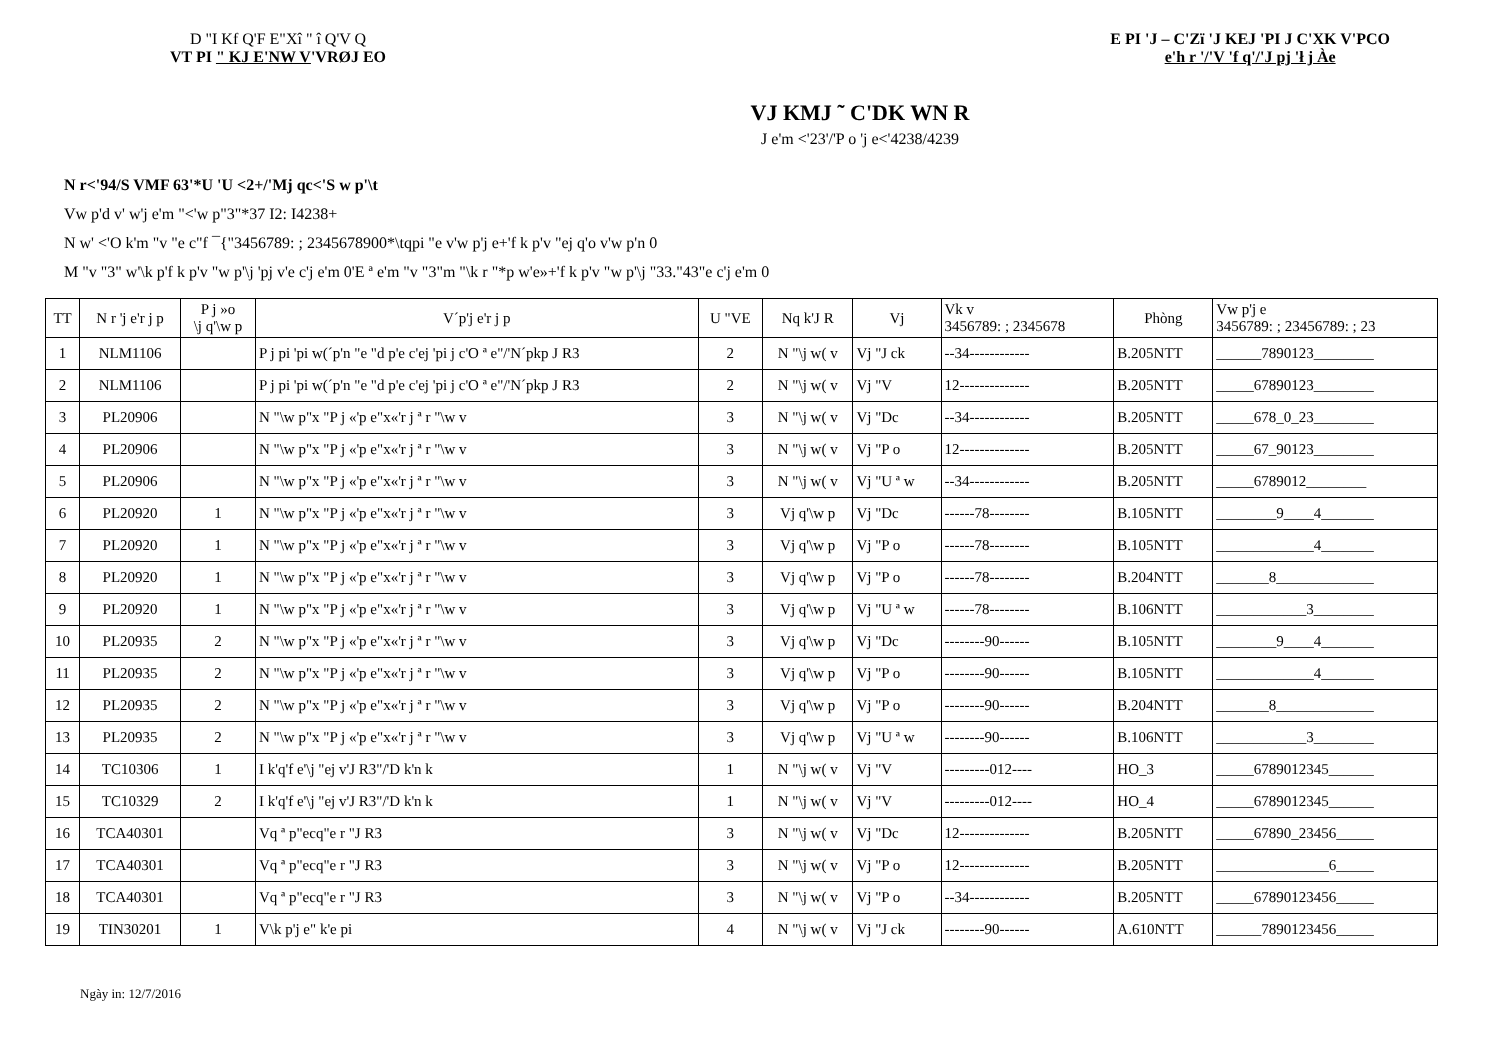D "I Kf Q'F E"Xî " î Q'V Q
VT PI " KJ E'NW V'VRØJ EO
E PI 'J – C'Zï 'J KEJ 'PI J C'XK V'PCO
e'h r '/'V 'f q'/'J pj 'ł j Àe
VJ KMJ ˜ C'DK WN R
J e'm <'23'/'P o 'j e<'4238/4239
N r<'94/S VMF 63'*U 'U <2+/'Mj qc<'S w p'\t
Vw p'd v' w'j e'm "<'w p"3"*37 I2: I4238+
N w' <'O k'm "v "e c"f ¯{"3456789: ; 2345678900*\tqpi "e v'w p'j e+'f k p'v "ej q'o v'w p'n 0
M "v "3" w'\k p'f k p'v "w p'\j 'pj v'e c'j e'm 0'E ª e'm "v "3"m "\k r "*p w'e»+'f k p'v "w p'\j "33."43"e c'j e'm 0
| TT | N r 'j e'r j p | P j »o \j q'\w p | V´p'j e'r j p | U "VE | Nq k'J R | Vj | Vk v 3456789: ; 2345678 | Phòng | Vw p'j e 3456789: ; 23456789: ; 23 |
| --- | --- | --- | --- | --- | --- | --- | --- | --- | --- |
| 1 | NLM1106 | | P j pi 'pi w(´p'n "e "d p'e c'ej 'pi j c'O ª e"/'N´pkp J R3 | 2 | N "\j w( v | Vj "J ck | --34------------ | B.205NTT | ______7890123________ |
| 2 | NLM1106 | | P j pi 'pi w(´p'n "e "d p'e c'ej 'pi j c'O ª e"/'N´pkp J R3 | 2 | N "\j w( v | Vj "V | 12-------------- | B.205NTT | _____67890123________ |
| 3 | PL20906 | | N "\w p"x "P j «'p e"x«'r j ª r "\w v | 3 | N "\j w( v | Vj "Dc | --34------------ | B.205NTT | _____678_0_23________ |
| 4 | PL20906 | | N "\w p"x "P j «'p e"x«'r j ª r "\w v | 3 | N "\j w( v | Vj "P o | 12-------------- | B.205NTT | _____67_90123________ |
| 5 | PL20906 | | N "\w p"x "P j «'p e"x«'r j ª r "\w v | 3 | N "\j w( v | Vj "U ª w | --34------------ | B.205NTT | _____6789012________ |
| 6 | PL20920 | 1 | N "\w p"x "P j «'p e"x«'r j ª r "\w v | 3 | Vj q'\w p | Vj "Dc | ------78-------- | B.105NTT | ________9____4_______ |
| 7 | PL20920 | 1 | N "\w p"x "P j «'p e"x«'r j ª r "\w v | 3 | Vj q'\w p | Vj "P o | ------78-------- | B.105NTT | _____________4_______ |
| 8 | PL20920 | 1 | N "\w p"x "P j «'p e"x«'r j ª r "\w v | 3 | Vj q'\w p | Vj "P o | ------78-------- | B.204NTT | _______8_____________ |
| 9 | PL20920 | 1 | N "\w p"x "P j «'p e"x«'r j ª r "\w v | 3 | Vj q'\w p | Vj "U ª w | ------78-------- | B.106NTT | ____________3________ |
| 10 | PL20935 | 2 | N "\w p"x "P j «'p e"x«'r j ª r "\w v | 3 | Vj q'\w p | Vj "Dc | --------90------ | B.105NTT | ________9____4_______ |
| 11 | PL20935 | 2 | N "\w p"x "P j «'p e"x«'r j ª r "\w v | 3 | Vj q'\w p | Vj "P o | --------90------ | B.105NTT | _____________4_______ |
| 12 | PL20935 | 2 | N "\w p"x "P j «'p e"x«'r j ª r "\w v | 3 | Vj q'\w p | Vj "P o | --------90------ | B.204NTT | _______8_____________ |
| 13 | PL20935 | 2 | N "\w p"x "P j «'p e"x«'r j ª r "\w v | 3 | Vj q'\w p | Vj "U ª w | --------90------ | B.106NTT | ____________3________ |
| 14 | TC10306 | 1 | I k'q'f e'\j "ej v'J R3"/'D k'n k | 1 | N "\j w( v | Vj "V | ---------012---- | HO_3 | _____6789012345______ |
| 15 | TC10329 | 2 | I k'q'f e'\j "ej v'J R3"/'D k'n k | 1 | N "\j w( v | Vj "V | ---------012---- | HO_4 | _____6789012345______ |
| 16 | TCA40301 | | Vq ª p"ecq"e r "J R3 | 3 | N "\j w( v | Vj "Dc | 12-------------- | B.205NTT | _____67890_23456_____ |
| 17 | TCA40301 | | Vq ª p"ecq"e r "J R3 | 3 | N "\j w( v | Vj "P o | 12-------------- | B.205NTT | _______________6_____ |
| 18 | TCA40301 | | Vq ª p"ecq"e r "J R3 | 3 | N "\j w( v | Vj "P o | --34------------ | B.205NTT | _____67890123456_____ |
| 19 | TIN30201 | 1 | V\k p'j e" k'e pi | 4 | N "\j w( v | Vj "J ck | --------90------ | A.610NTT | ______7890123456_____ |
Ngày in: 12/7/2016